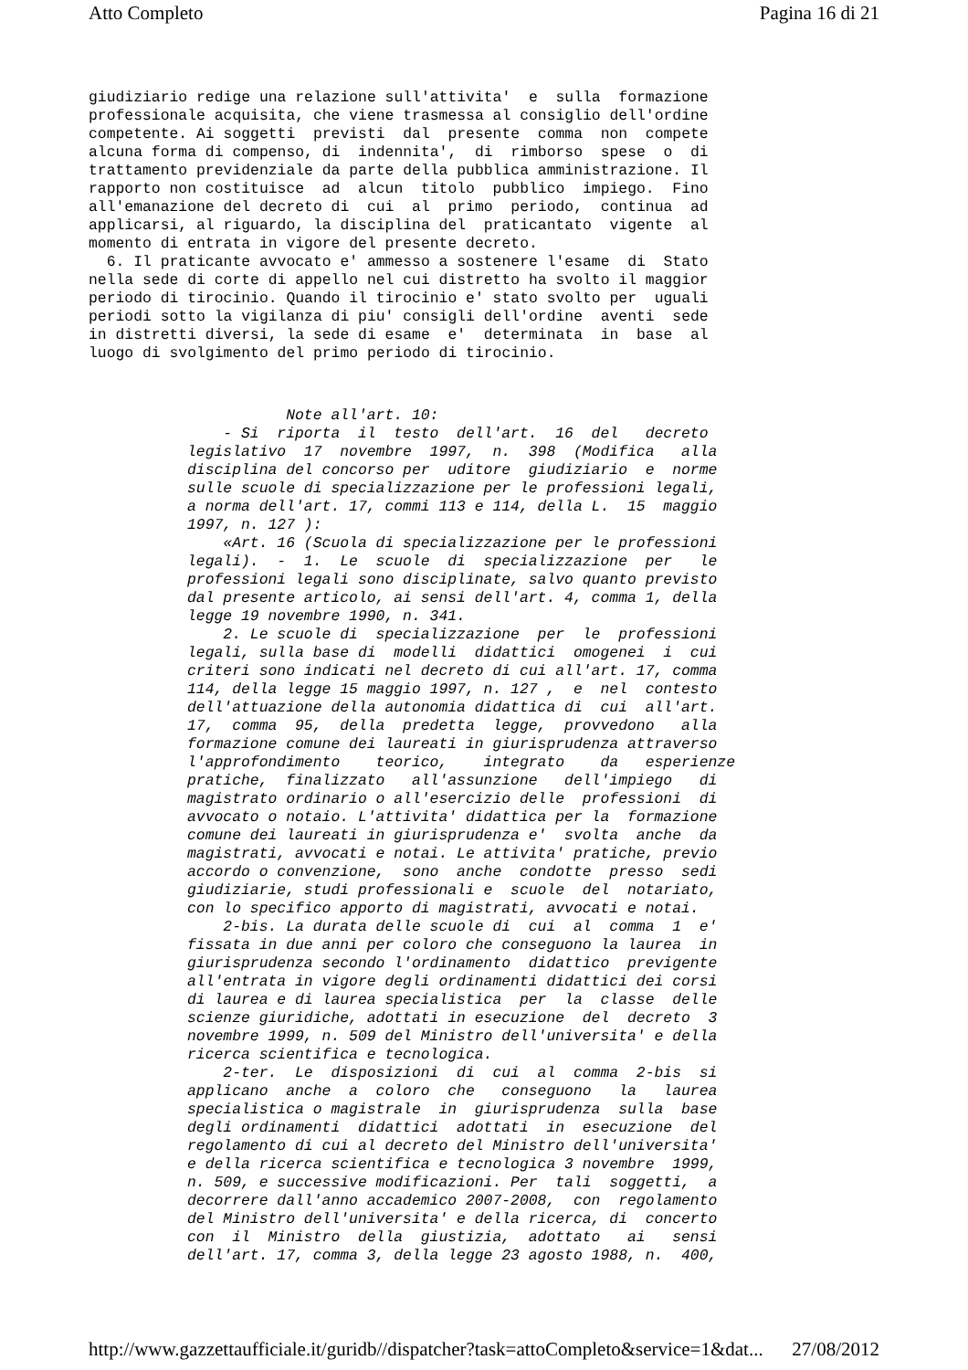Atto Completo Pagina 16 di 21
giudiziario redige una relazione sull'attivita'  e  sulla  formazione
professionale acquisita, che viene trasmessa al consiglio dell'ordine
competente. Ai soggetti  previsti  dal  presente  comma  non  compete
alcuna forma di compenso, di  indennita',  di  rimborso  spese  o  di
trattamento previdenziale da parte della pubblica amministrazione. Il
rapporto non costituisce  ad  alcun  titolo  pubblico  impiego.  Fino
all'emanazione del decreto di  cui  al  primo  periodo,  continua  ad
applicarsi, al riguardo, la disciplina del  praticantato  vigente  al
momento di entrata in vigore del presente decreto.
  6. Il praticante avvocato e' ammesso a sostenere l'esame  di  Stato
nella sede di corte di appello nel cui distretto ha svolto il maggior
periodo di tirocinio. Quando il tirocinio e' stato svolto per  uguali
periodi sotto la vigilanza di piu' consigli dell'ordine  aventi  sede
in distretti diversi, la sede di esame  e'  determinata  in  base  al
luogo di svolgimento del primo periodo di tirocinio.
           Note all'art. 10:
    - Si  riporta  il  testo  dell'art.  16  del   decreto
legislativo  17  novembre  1997,  n.  398  (Modifica   alla
disciplina del concorso per  uditore  giudiziario  e  norme
sulle scuole di specializzazione per le professioni legali,
a norma dell'art. 17, commi 113 e 114, della L.  15  maggio
1997, n. 127 ):
    «Art. 16 (Scuola di specializzazione per le professioni
legali).  -  1.  Le  scuole  di  specializzazione  per   le
professioni legali sono disciplinate, salvo quanto previsto
dal presente articolo, ai sensi dell'art. 4, comma 1, della
legge 19 novembre 1990, n. 341.
    2. Le scuole di  specializzazione  per  le  professioni
legali, sulla base di  modelli  didattici  omogenei  i  cui
criteri sono indicati nel decreto di cui all'art. 17, comma
114, della legge 15 maggio 1997, n. 127 ,  e  nel  contesto
dell'attuazione della autonomia didattica di  cui  all'art.
17,  comma  95,  della  predetta  legge,  provvedono   alla
formazione comune dei laureati in giurisprudenza attraverso
l'approfondimento    teorico,    integrato    da   esperienze
pratiche,  finalizzato   all'assunzione   dell'impiego   di
magistrato ordinario o all'esercizio delle  professioni  di
avvocato o notaio. L'attivita' didattica per la  formazione
comune dei laureati in giurisprudenza e'  svolta  anche  da
magistrati, avvocati e notai. Le attivita' pratiche, previo
accordo o convenzione,  sono  anche  condotte  presso  sedi
giudiziarie, studi professionali e  scuole  del  notariato,
con lo specifico apporto di magistrati, avvocati e notai.
    2-bis. La durata delle scuole di  cui  al  comma  1  e'
fissata in due anni per coloro che conseguono la laurea  in
giurisprudenza secondo l'ordinamento  didattico  previgente
all'entrata in vigore degli ordinamenti didattici dei corsi
di laurea e di laurea specialistica  per  la  classe  delle
scienze giuridiche, adottati in esecuzione  del  decreto  3
novembre 1999, n. 509 del Ministro dell'universita' e della
ricerca scientifica e tecnologica.
    2-ter.  Le  disposizioni  di  cui  al  comma  2-bis  si
applicano  anche  a  coloro  che   conseguono   la   laurea
specialistica o magistrale  in  giurisprudenza  sulla  base
degli ordinamenti  didattici  adottati  in  esecuzione  del
regolamento di cui al decreto del Ministro dell'universita'
e della ricerca scientifica e tecnologica 3 novembre  1999,
n. 509, e successive modificazioni. Per  tali  soggetti,  a
decorrere dall'anno accademico 2007-2008,  con  regolamento
del Ministro dell'universita' e della ricerca, di  concerto
con  il  Ministro  della  giustizia,  adottato   ai   sensi
dell'art. 17, comma 3, della legge 23 agosto 1988, n.  400,
http://www.gazzettaufficiale.it/guridb//dispatcher?task=attoCompleto&service=1&dat... 27/08/2012